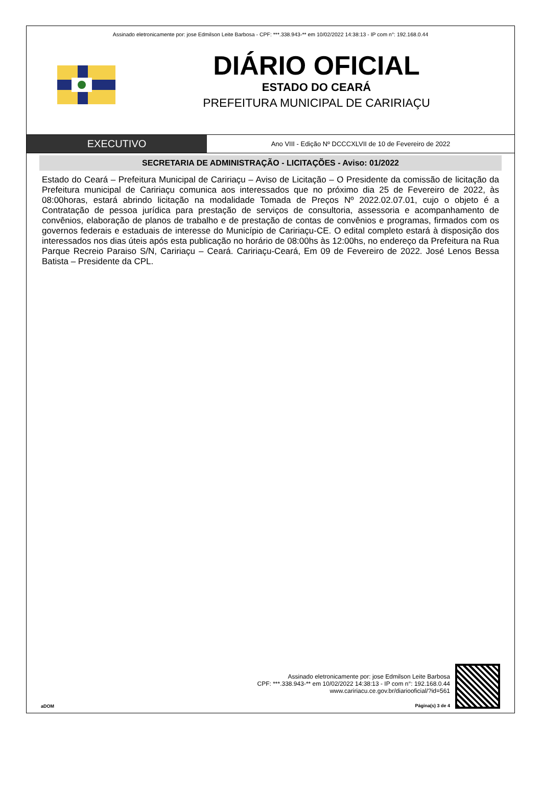Assinado eletronicamente por: jose Edmilson Leite Barbosa - CPF: ***.338.943-** em 10/02/2022 14:38:13 - IP com n°: 192.168.0.44
DIÁRIO OFICIAL
ESTADO DO CEARÁ
PREFEITURA MUNICIPAL DE CARIRIAÇU
EXECUTIVO
Ano VIII - Edição Nº DCCCXLVII de 10 de Fevereiro de 2022
SECRETARIA DE ADMINISTRAÇÃO - LICITAÇÕES - Aviso: 01/2022
Estado do Ceará – Prefeitura Municipal de Caririaçu – Aviso de Licitação – O Presidente da comissão de licitação da Prefeitura municipal de Caririaçu comunica aos interessados que no próximo dia 25 de Fevereiro de 2022, às 08:00horas, estará abrindo licitação na modalidade Tomada de Preços Nº 2022.02.07.01, cujo o objeto é a Contratação de pessoa jurídica para prestação de serviços de consultoria, assessoria e acompanhamento de convênios, elaboração de planos de trabalho e de prestação de contas de convênios e programas, firmados com os governos federais e estaduais de interesse do Município de Caririaçu-CE. O edital completo estará à disposição dos interessados nos dias úteis após esta publicação no horário de 08:00hs às 12:00hs, no endereço da Prefeitura na Rua Parque Recreio Paraiso S/N, Caririaçu – Ceará. Caririaçu-Ceará, Em 09 de Fevereiro de 2022. José Lenos Bessa Batista – Presidente da CPL.
aDOM
Assinado eletronicamente por: jose Edmilson Leite Barbosa
CPF: ***.338.943-** em 10/02/2022 14:38:13 - IP com n°: 192.168.0.44
www.caririacu.ce.gov.br/diariooficial/?id=561
Página(s) 3 de 4